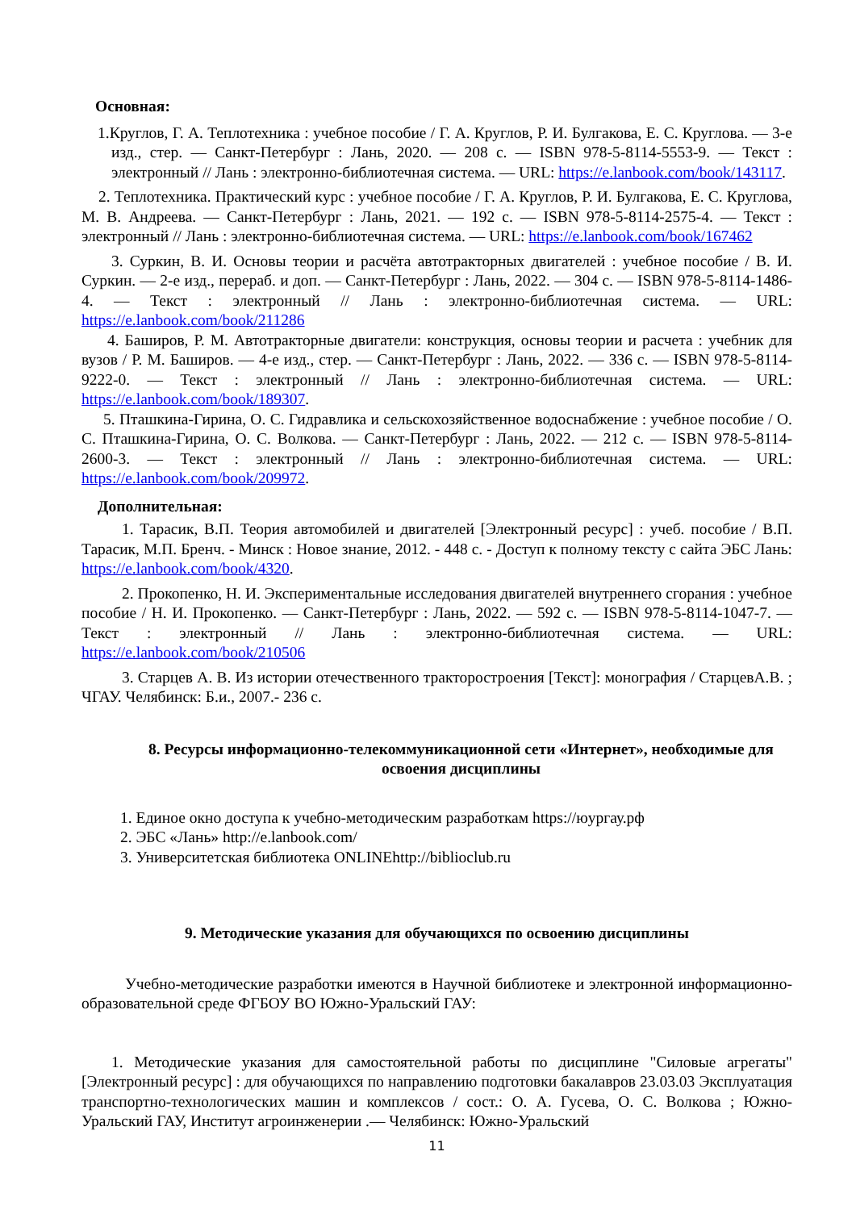Основная:
1.Круглов, Г. А. Теплотехника : учебное пособие / Г. А. Круглов, Р. И. Булгакова, Е. С. Круглова. — 3-е изд., стер. — Санкт-Петербург : Лань, 2020. — 208 с. — ISBN 978-5-8114-5553-9. — Текст : электронный // Лань : электронно-библиотечная система. — URL: https://e.lanbook.com/book/143117.
2. Теплотехника. Практический курс : учебное пособие / Г. А. Круглов, Р. И. Булгакова, Е. С. Круглова, М. В. Андреева. — Санкт-Петербург : Лань, 2021. — 192 с. — ISBN 978-5-8114-2575-4. — Текст : электронный // Лань : электронно-библиотечная система. — URL: https://e.lanbook.com/book/167462
3. Суркин, В. И. Основы теории и расчёта автотракторных двигателей : учебное пособие / В. И. Суркин. — 2-е изд., перераб. и доп. — Санкт-Петербург : Лань, 2022. — 304 с. — ISBN 978-5-8114-1486-4. — Текст : электронный // Лань : электронно-библиотечная система. — URL: https://e.lanbook.com/book/211286
4. Баширов, Р. М. Автотракторные двигатели: конструкция, основы теории и расчета : учебник для вузов / Р. М. Баширов. — 4-е изд., стер. — Санкт-Петербург : Лань, 2022. — 336 с. — ISBN 978-5-8114-9222-0. — Текст : электронный // Лань : электронно-библиотечная система. — URL: https://e.lanbook.com/book/189307.
5. Пташкина-Гирина, О. С. Гидравлика и сельскохозяйственное водоснабжение : учебное пособие / О. С. Пташкина-Гирина, О. С. Волкова. — Санкт-Петербург : Лань, 2022. — 212 с. — ISBN 978-5-8114-2600-3. — Текст : электронный // Лань : электронно-библиотечная система. — URL: https://e.lanbook.com/book/209972.
Дополнительная:
1. Тарасик, В.П. Теория автомобилей и двигателей [Электронный ресурс] : учеб. пособие / В.П. Тарасик, М.П. Бренч. - Минск : Новое знание, 2012. - 448 с. - Доступ к полному тексту с сайта ЭБС Лань: https://e.lanbook.com/book/4320.
2. Прокопенко, Н. И. Экспериментальные исследования двигателей внутреннего сгорания : учебное пособие / Н. И. Прокопенко. — Санкт-Петербург : Лань, 2022. — 592 с. — ISBN 978-5-8114-1047-7. — Текст : электронный // Лань : электронно-библиотечная система. — URL: https://e.lanbook.com/book/210506
3. Старцев А. В. Из истории отечественного тракторостроения [Текст]: монография / СтарцевА.В. ; ЧГАУ. Челябинск: Б.и., 2007.- 236 с.
8. Ресурсы информационно-телекоммуникационной сети «Интернет», необходимые для освоения дисциплины
1. Единое окно доступа к учебно-методическим разработкам https://юургау.рф
2. ЭБС «Лань» http://e.lanbook.com/
3. Университетская библиотека ONLINEhttp://biblioclub.ru
9. Методические указания для обучающихся по освоению дисциплины
Учебно-методические разработки имеются в Научной библиотеке и электронной информационно-образовательной среде ФГБОУ ВО Южно-Уральский ГАУ:
1. Методические указания для самостоятельной работы по дисциплине "Силовые агрегаты" [Электронный ресурс] : для обучающихся по направлению подготовки бакалавров 23.03.03 Эксплуатация транспортно-технологических машин и комплексов / сост.: О. А. Гусева, О. С. Волкова ; Южно-Уральский ГАУ, Институт агроинженерии .— Челябинск: Южно-Уральский
11